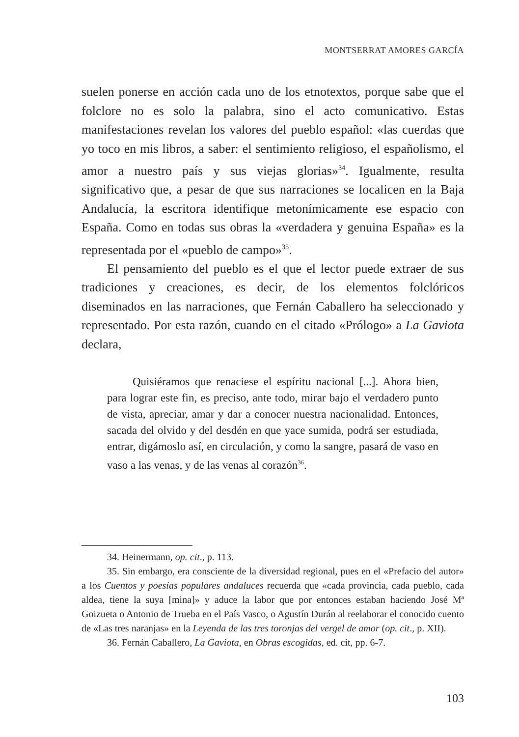MONTSERRAT AMORES GARCÍA
suelen ponerse en acción cada uno de los etnotextos, porque sabe que el folclore no es solo la palabra, sino el acto comunicativo. Estas manifestaciones revelan los valores del pueblo español: «las cuerdas que yo toco en mis libros, a saber: el sentimiento religioso, el españolismo, el amor a nuestro país y sus viejas glorias»<sup>34</sup>. Igualmente, resulta significativo que, a pesar de que sus narraciones se localicen en la Baja Andalucía, la escritora identifique metonímicamente ese espacio con España. Como en todas sus obras la «verdadera y genuina España» es la representada por el «pueblo de campo»<sup>35</sup>.
El pensamiento del pueblo es el que el lector puede extraer de sus tradiciones y creaciones, es decir, de los elementos folclóricos diseminados en las narraciones, que Fernán Caballero ha seleccionado y representado. Por esta razón, cuando en el citado «Prólogo» a La Gaviota declara,
Quisiéramos que renaciese el espíritu nacional [...]. Ahora bien, para lograr este fin, es preciso, ante todo, mirar bajo el verdadero punto de vista, apreciar, amar y dar a conocer nuestra nacionalidad. Entonces, sacada del olvido y del desdén en que yace sumida, podrá ser estudiada, entrar, digámoslo así, en circulación, y como la sangre, pasará de vaso en vaso a las venas, y de las venas al corazón<sup>36</sup>.
34. Heinermann, op. cit., p. 113.
35. Sin embargo, era consciente de la diversidad regional, pues en el «Prefacio del autor» a los Cuentos y poesías populares andaluces recuerda que «cada provincia, cada pueblo, cada aldea, tiene la suya [mina]» y aduce la labor que por entonces estaban haciendo José Mª Goizueta o Antonio de Trueba en el País Vasco, o Agustín Durán al reelaborar el conocido cuento de «Las tres naranjas» en la Leyenda de las tres toronjas del vergel de amor (op. cit., p. XII).
36. Fernán Caballero, La Gaviota, en Obras escogidas, ed. cit, pp. 6-7.
103